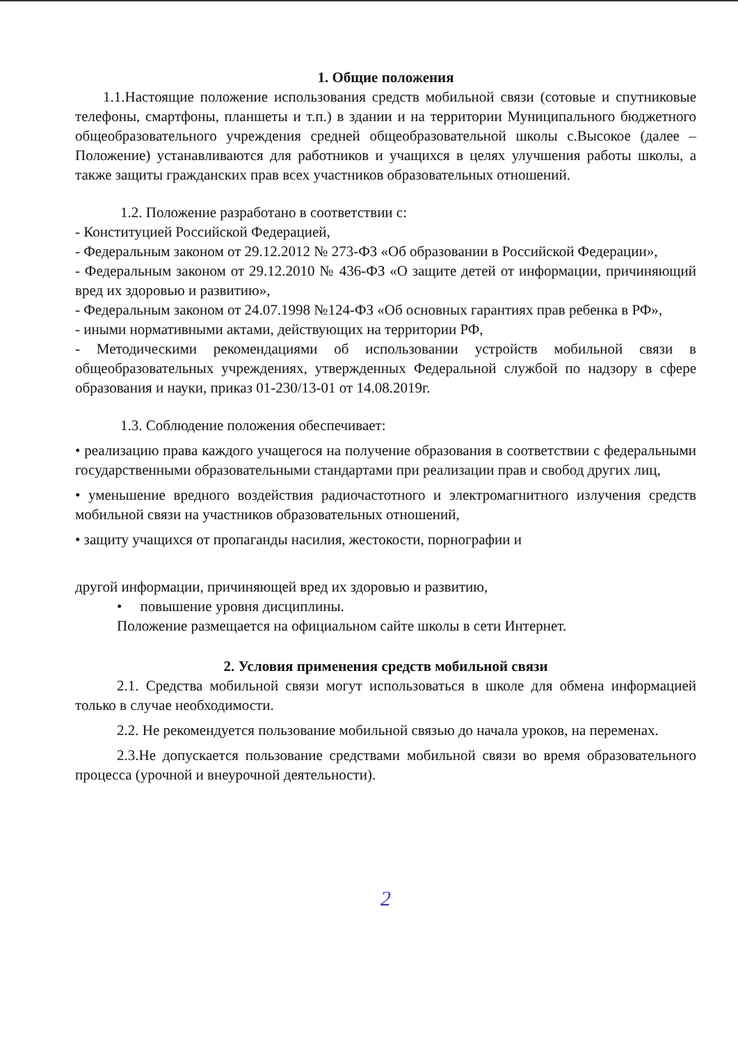1. Общие положения
1.1.Настоящие положение использования средств мобильной связи (сотовые и спутниковые телефоны, смартфоны, планшеты и т.п.) в здании и на территории Муниципального бюджетного общеобразовательного учреждения средней общеобразовательной школы с.Высокое (далее – Положение) устанавливаются для работников и учащихся в целях улучшения работы школы, а также защиты гражданских прав всех участников образовательных отношений.
1.2. Положение разработано в соответствии с:
- Конституцией Российской Федерацией,
- Федеральным законом от 29.12.2012 № 273-ФЗ «Об образовании в Российской Федерации»,
- Федеральным законом от 29.12.2010 № 436-ФЗ «О защите детей от информации, причиняющий вред их здоровью и развитию»,
- Федеральным законом от 24.07.1998 №124-ФЗ «Об основных гарантиях прав ребенка в РФ»,
- иными нормативными актами, действующих на территории РФ,
- Методическими рекомендациями об использовании устройств мобильной связи в общеобразовательных учреждениях, утвержденных Федеральной службой по надзору в сфере образования и науки, приказ 01-230/13-01 от 14.08.2019г.
1.3. Соблюдение положения обеспечивает:
• реализацию права каждого учащегося на получение образования в соответствии с федеральными государственными образовательными стандартами при реализации прав и свобод других лиц,
• уменьшение вредного воздействия радиочастотного и электромагнитного излучения средств мобильной связи на участников образовательных отношений,
• защиту учащихся от пропаганды насилия, жестокости, порнографии и
другой информации, причиняющей вред их здоровью и развитию,
• повышение уровня дисциплины.
Положение размещается на официальном сайте школы в сети Интернет.
2. Условия применения средств мобильной связи
2.1. Средства мобильной связи могут использоваться в школе для обмена информацией только в случае необходимости.
2.2. Не рекомендуется пользование мобильной связью до начала уроков, на переменах.
2.3.Не допускается пользование средствами мобильной связи во время образовательного процесса (урочной и внеурочной деятельности).
2